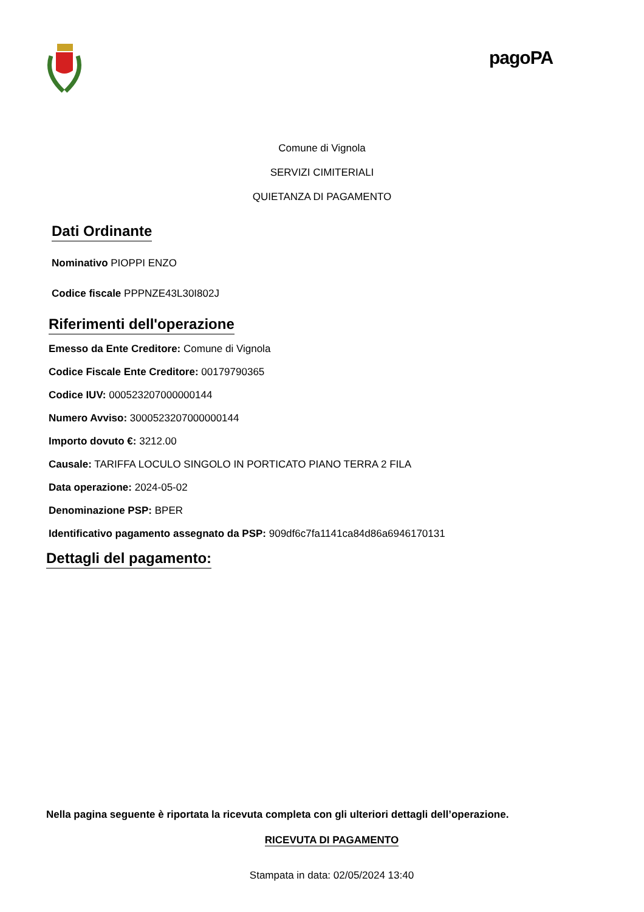pagoPA
Comune di Vignola
SERVIZI CIMITERIALI
QUIETANZA DI PAGAMENTO
Dati Ordinante
Nominativo PIOPPI ENZO
Codice fiscale PPPNZE43L30I802J
Riferimenti dell'operazione
Emesso da Ente Creditore: Comune di Vignola
Codice Fiscale Ente Creditore: 00179790365
Codice IUV: 000523207000000144
Numero Avviso: 3000523207000000144
Importo dovuto €: 3212.00
Causale: TARIFFA LOCULO SINGOLO IN PORTICATO PIANO TERRA 2 FILA
Data operazione: 2024-05-02
Denominazione PSP: BPER
Identificativo pagamento assegnato da PSP: 909df6c7fa1141ca84d86a6946170131
Dettagli del pagamento:
Nella pagina seguente è riportata la ricevuta completa con gli ulteriori dettagli dell’operazione.
RICEVUTA DI PAGAMENTO
Stampata in data: 02/05/2024 13:40